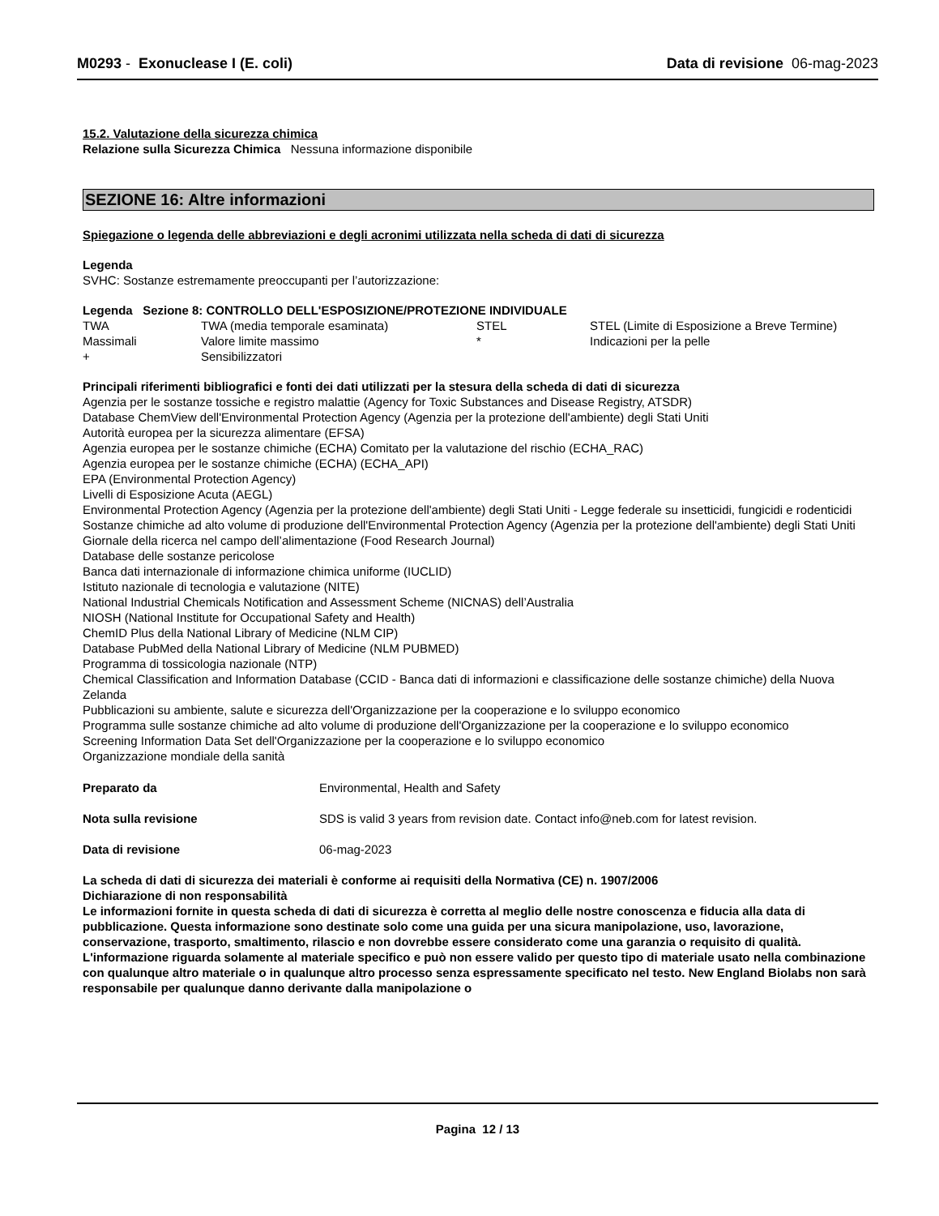M0293 - Exonuclease I (E. coli)
Data di revisione 06-mag-2023
15.2. Valutazione della sicurezza chimica
Relazione sulla Sicurezza Chimica Nessuna informazione disponibile
SEZIONE 16: Altre informazioni
Spiegazione o legenda delle abbreviazioni e degli acronimi utilizzata nella scheda di dati di sicurezza
Legenda
SVHC: Sostanze estremamente preoccupanti per l’autorizzazione:
Legenda Sezione 8: CONTROLLO DELL'ESPOSIZIONE/PROTEZIONE INDIVIDUALE
| TWA | TWA (media temporale esaminata) | STEL | STEL (Limite di Esposizione a Breve Termine) |
| Massimali | Valore limite massimo | * | Indicazioni per la pelle |
| + | Sensibilizzatori | | |
Principali riferimenti bibliografici e fonti dei dati utilizzati per la stesura della scheda di dati di sicurezza
Agenzia per le sostanze tossiche e registro malattie (Agency for Toxic Substances and Disease Registry, ATSDR)
Database ChemView dell'Environmental Protection Agency (Agenzia per la protezione dell'ambiente) degli Stati Uniti
Autorità europea per la sicurezza alimentare (EFSA)
Agenzia europea per le sostanze chimiche (ECHA) Comitato per la valutazione del rischio (ECHA_RAC)
Agenzia europea per le sostanze chimiche (ECHA) (ECHA_API)
EPA (Environmental Protection Agency)
Livelli di Esposizione Acuta (AEGL)
Environmental Protection Agency (Agenzia per la protezione dell'ambiente) degli Stati Uniti - Legge federale su insetticidi, fungicidi e rodenticidi
Sostanze chimiche ad alto volume di produzione dell'Environmental Protection Agency (Agenzia per la protezione dell'ambiente) degli Stati Uniti
Giornale della ricerca nel campo dell’alimentazione (Food Research Journal)
Database delle sostanze pericolose
Banca dati internazionale di informazione chimica uniforme (IUCLID)
Istituto nazionale di tecnologia e valutazione (NITE)
National Industrial Chemicals Notification and Assessment Scheme (NICNAS) dell’Australia
NIOSH (National Institute for Occupational Safety and Health)
ChemID Plus della National Library of Medicine (NLM CIP)
Database PubMed della National Library of Medicine (NLM PUBMED)
Programma di tossicologia nazionale (NTP)
Chemical Classification and Information Database (CCID - Banca dati di informazioni e classificazione delle sostanze chimiche) della Nuova Zelanda
Pubblicazioni su ambiente, salute e sicurezza dell'Organizzazione per la cooperazione e lo sviluppo economico
Programma sulle sostanze chimiche ad alto volume di produzione dell'Organizzazione per la cooperazione e lo sviluppo economico
Screening Information Data Set dell'Organizzazione per la cooperazione e lo sviluppo economico
Organizzazione mondiale della sanità
| Preparato da | Environmental, Health and Safety |
| Nota sulla revisione | SDS is valid 3 years from revision date. Contact info@neb.com for latest revision. |
| Data di revisione | 06-mag-2023 |
La scheda di dati di sicurezza dei materiali è conforme ai requisiti della Normativa (CE) n. 1907/2006
Dichiarazione di non responsabilità
Le informazioni fornite in questa scheda di dati di sicurezza è corretta al meglio delle nostre conoscenza e fiducia alla data di pubblicazione. Questa informazione sono destinate solo come una guida per una sicura manipolazione, uso, lavorazione, conservazione, trasporto, smaltimento, rilascio e non dovrebbe essere considerato come una garanzia o requisito di qualità. L'informazione riguarda solamente al materiale specifico e può non essere valido per questo tipo di materiale usato nella combinazione con qualunque altro materiale o in qualunque altro processo senza espressamente specificato nel testo. New England Biolabs non sarà responsabile per qualunque danno derivante dalla manipolazione o
Pagina 12 / 13